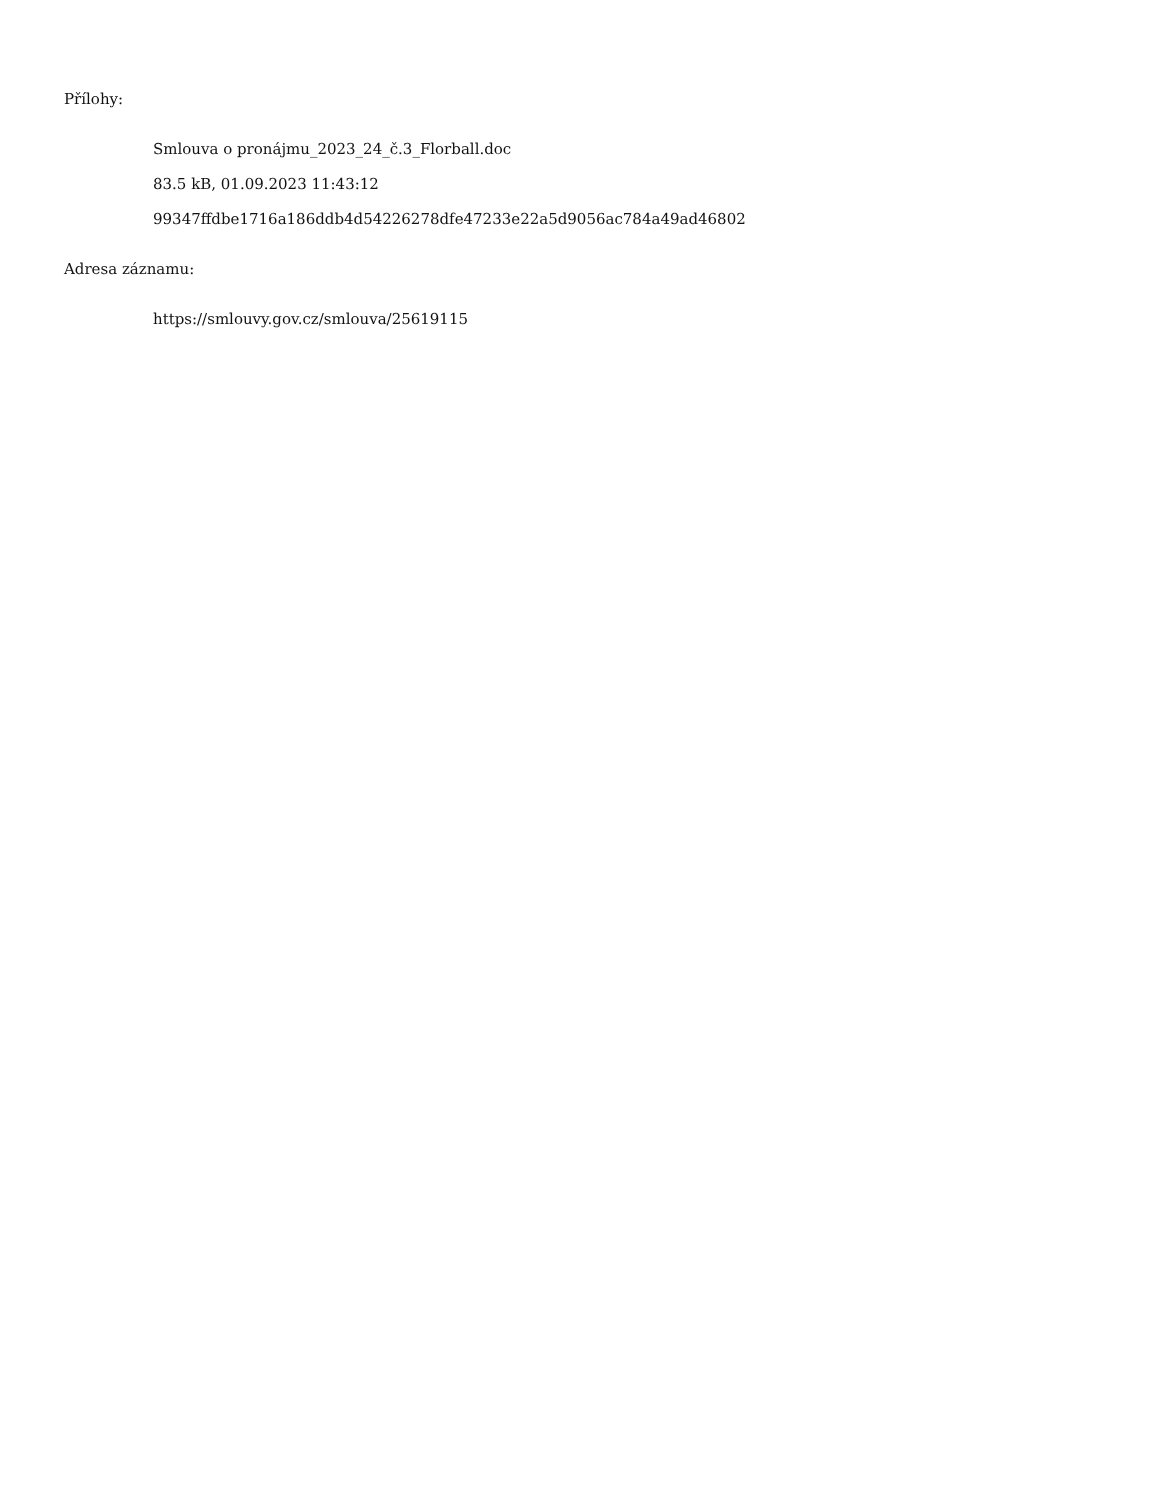Přílohy:
Smlouva o pronájmu_2023_24_č.3_Florball.doc
83.5 kB, 01.09.2023 11:43:12
99347ffdbe1716a186ddb4d54226278dfe47233e22a5d9056ac784a49ad46802
Adresa záznamu:
https://smlouvy.gov.cz/smlouva/25619115